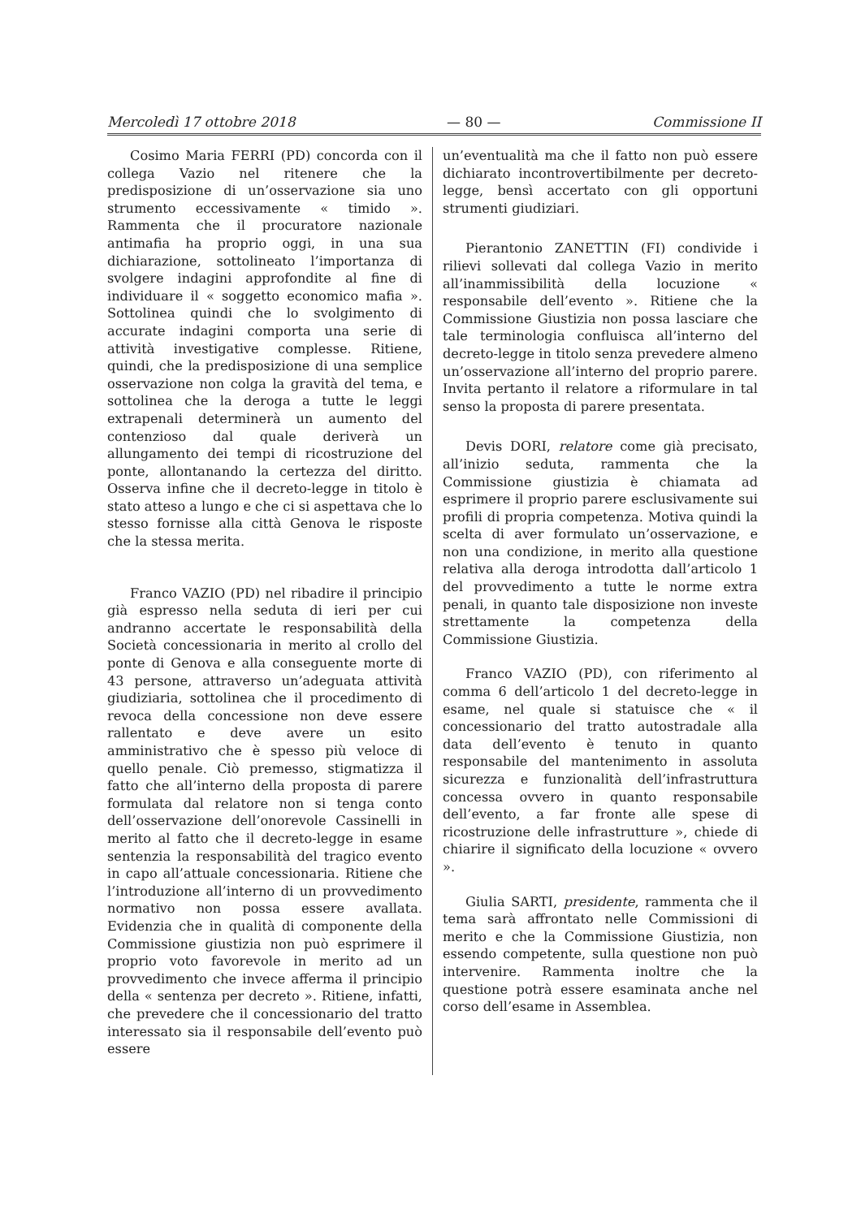Mercoledì 17 ottobre 2018 — 80 — Commissione II
Cosimo Maria FERRI (PD) concorda con il collega Vazio nel ritenere che la predisposizione di un’osservazione sia uno strumento eccessivamente « timido ». Rammenta che il procuratore nazionale antimafia ha proprio oggi, in una sua dichiarazione, sottolineato l’importanza di svolgere indagini approfondite al fine di individuare il « soggetto economico mafia ». Sottolinea quindi che lo svolgimento di accurate indagini comporta una serie di attività investigative complesse. Ritiene, quindi, che la predisposizione di una semplice osservazione non colga la gravità del tema, e sottolinea che la deroga a tutte le leggi extrapenali determinerà un aumento del contenzioso dal quale deriverà un allungamento dei tempi di ricostruzione del ponte, allontanando la certezza del diritto. Osserva infine che il decreto-legge in titolo è stato atteso a lungo e che ci si aspettava che lo stesso fornisse alla città Genova le risposte che la stessa merita.
Franco VAZIO (PD) nel ribadire il principio già espresso nella seduta di ieri per cui andranno accertate le responsabilità della Società concessionaria in merito al crollo del ponte di Genova e alla conseguente morte di 43 persone, attraverso un’adeguata attività giudiziaria, sottolinea che il procedimento di revoca della concessione non deve essere rallentato e deve avere un esito amministrativo che è spesso più veloce di quello penale. Ciò premesso, stigmatizza il fatto che all’interno della proposta di parere formulata dal relatore non si tenga conto dell’osservazione dell’onorevole Cassinelli in merito al fatto che il decreto-legge in esame sentenzia la responsabilità del tragico evento in capo all’attuale concessionaria. Ritiene che l’introduzione all’interno di un provvedimento normativo non possa essere avallata. Evidenzia che in qualità di componente della Commissione giustizia non può esprimere il proprio voto favorevole in merito ad un provvedimento che invece afferma il principio della « sentenza per decreto ». Ritiene, infatti, che prevedere che il concessionario del tratto interessato sia il responsabile dell’evento può essere
un’eventualità ma che il fatto non può essere dichiarato incontrovertibilmente per decreto-legge, bensì accertato con gli opportuni strumenti giudiziari.
Pierantonio ZANETTIN (FI) condivide i rilievi sollevati dal collega Vazio in merito all’inammissibilità della locuzione « responsabile dell’evento ». Ritiene che la Commissione Giustizia non possa lasciare che tale terminologia confluisca all’interno del decreto-legge in titolo senza prevedere almeno un’osservazione all’interno del proprio parere. Invita pertanto il relatore a riformulare in tal senso la proposta di parere presentata.
Devis DORI, relatore come già precisato, all’inizio seduta, rammenta che la Commissione giustizia è chiamata ad esprimere il proprio parere esclusivamente sui profili di propria competenza. Motiva quindi la scelta di aver formulato un’osservazione, e non una condizione, in merito alla questione relativa alla deroga introdotta dall’articolo 1 del provvedimento a tutte le norme extra penali, in quanto tale disposizione non investe strettamente la competenza della Commissione Giustizia.
Franco VAZIO (PD), con riferimento al comma 6 dell’articolo 1 del decreto-legge in esame, nel quale si statuisce che « il concessionario del tratto autostradale alla data dell’evento è tenuto in quanto responsabile del mantenimento in assoluta sicurezza e funzionalità dell’infrastruttura concessa ovvero in quanto responsabile dell’evento, a far fronte alle spese di ricostruzione delle infrastrutture », chiede di chiarire il significato della locuzione « ovvero ».
Giulia SARTI, presidente, rammenta che il tema sarà affrontato nelle Commissioni di merito e che la Commissione Giustizia, non essendo competente, sulla questione non può intervenire. Rammenta inoltre che la questione potrà essere esaminata anche nel corso dell’esame in Assemblea.